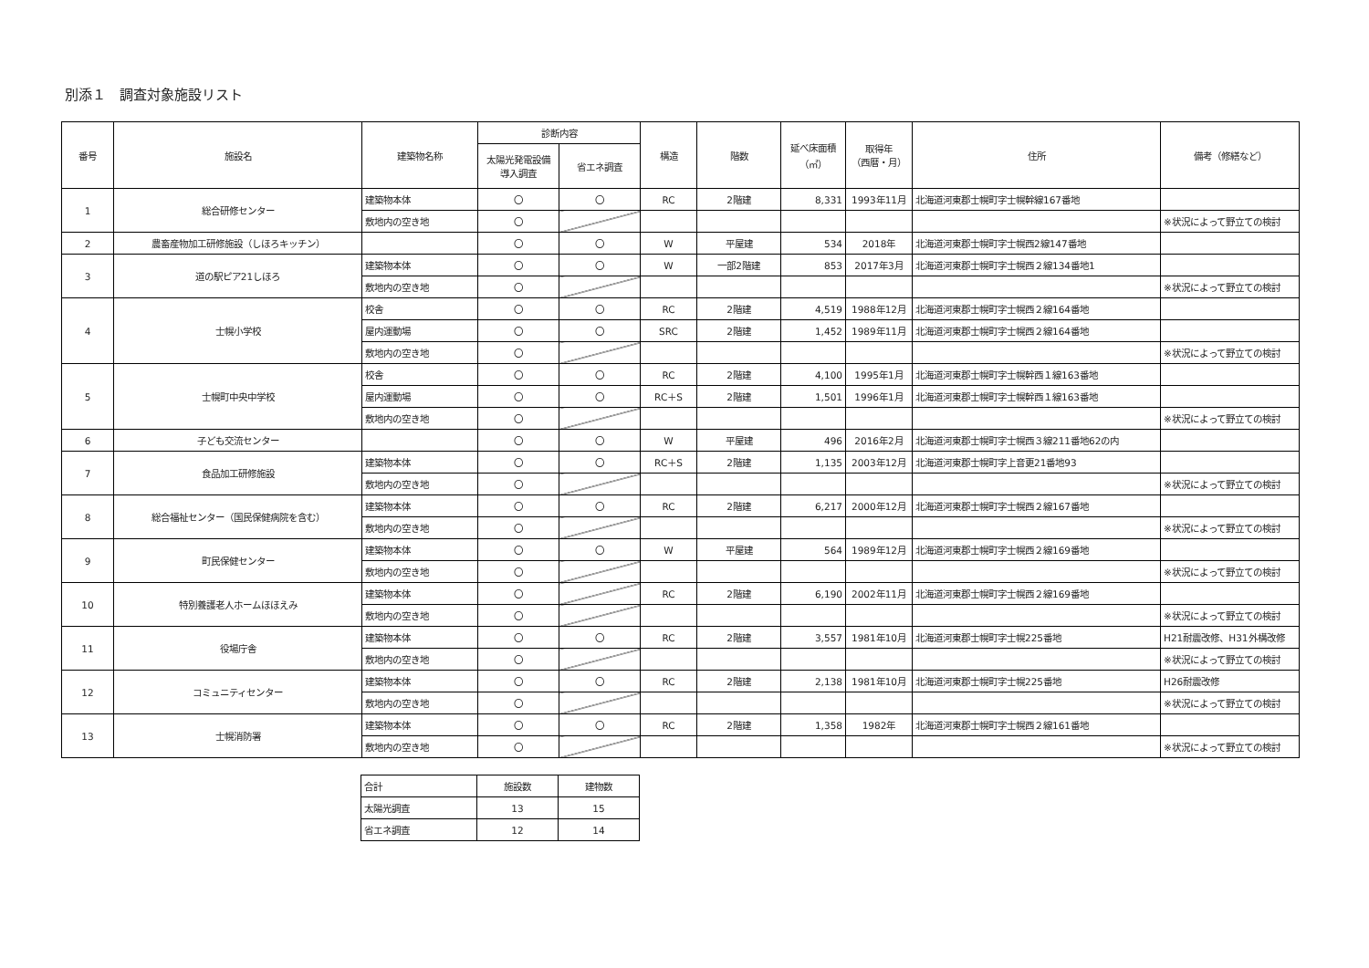別添１　調査対象施設リスト
| 番号 | 施設名 | 建築物名称 | 診断内容 | | 構造 | 階数 | 延べ床面積 （㎡） | 取得年 （西暦・月） | 住所 | 備考（修繕など） |
| --- | --- | --- | --- | --- | --- | --- | --- | --- | --- | --- |
| | | | 太陽光発電設備 導入調査 | 省エネ調査 | | | | | | |
| 1 | 総合研修センター | 建築物本体 | 〇 | 〇 | RC | 2階建 | 8,331 | 1993年11月 | 北海道河東郡士幌町字士幌幹線167番地 | |
| | | 敷地内の空き地 | 〇 | | | | | | | ※状況によって野立ての検討 |
| 2 | 農畜産物加工研修施設（しほろキッチン） | | 〇 | 〇 | W | 平屋建 | 534 | 2018年 | 北海道河東郡士幌町字士幌西2線147番地 | |
| 3 | 道の駅ピア21しほろ | 建築物本体 | 〇 | 〇 | W | 一部2階建 | 853 | 2017年3月 | 北海道河東郡士幌町字士幌西２線134番地1 | |
| | | 敷地内の空き地 | 〇 | | | | | | | ※状況によって野立ての検討 |
| 4 | 士幌小学校 | 校舎 | 〇 | 〇 | RC | 2階建 | 4,519 | 1988年12月 | 北海道河東郡士幌町字士幌西２線164番地 | |
| | | 屋内運動場 | 〇 | 〇 | SRC | 2階建 | 1,452 | 1989年11月 | 北海道河東郡士幌町字士幌西２線164番地 | |
| | | 敷地内の空き地 | 〇 | | | | | | | ※状況によって野立ての検討 |
| 5 | 士幌町中央中学校 | 校舎 | 〇 | 〇 | RC | 2階建 | 4,100 | 1995年1月 | 北海道河東郡士幌町字士幌幹西１線163番地 | |
| | | 屋内運動場 | 〇 | 〇 | RC＋S | 2階建 | 1,501 | 1996年1月 | 北海道河東郡士幌町字士幌幹西１線163番地 | |
| | | 敷地内の空き地 | 〇 | | | | | | | ※状況によって野立ての検討 |
| 6 | 子ども交流センター | | 〇 | 〇 | W | 平屋建 | 496 | 2016年2月 | 北海道河東郡士幌町字士幌西３線211番地62の内 | |
| 7 | 食品加工研修施設 | 建築物本体 | 〇 | 〇 | RC＋S | 2階建 | 1,135 | 2003年12月 | 北海道河東郡士幌町字上音更21番地93 | |
| | | 敷地内の空き地 | 〇 | | | | | | | ※状況によって野立ての検討 |
| 8 | 総合福祉センター（国民保健病院を含む） | 建築物本体 | 〇 | 〇 | RC | 2階建 | 6,217 | 2000年12月 | 北海道河東郡士幌町字士幌西２線167番地 | |
| | | 敷地内の空き地 | 〇 | | | | | | | ※状況によって野立ての検討 |
| 9 | 町民保健センター | 建築物本体 | 〇 | 〇 | W | 平屋建 | 564 | 1989年12月 | 北海道河東郡士幌町字士幌西２線169番地 | |
| | | 敷地内の空き地 | 〇 | | | | | | | ※状況によって野立ての検討 |
| 10 | 特別養護老人ホームほほえみ | 建築物本体 | 〇 | | RC | 2階建 | 6,190 | 2002年11月 | 北海道河東郡士幌町字士幌西２線169番地 | |
| | | 敷地内の空き地 | 〇 | | | | | | | ※状況によって野立ての検討 |
| 11 | 役場庁舎 | 建築物本体 | 〇 | 〇 | RC | 2階建 | 3,557 | 1981年10月 | 北海道河東郡士幌町字士幌225番地 | H21耐震改修、H31外構改修 |
| | | 敷地内の空き地 | 〇 | | | | | | | ※状況によって野立ての検討 |
| 12 | コミュニティセンター | 建築物本体 | 〇 | 〇 | RC | 2階建 | 2,138 | 1981年10月 | 北海道河東郡士幌町字士幌225番地 | H26耐震改修 |
| | | 敷地内の空き地 | 〇 | | | | | | | ※状況によって野立ての検討 |
| 13 | 士幌消防署 | 建築物本体 | 〇 | 〇 | RC | 2階建 | 1,358 | 1982年 | 北海道河東郡士幌町字士幌西２線161番地 | |
| | | 敷地内の空き地 | 〇 | | | | | | | ※状況によって野立ての検討 |
| 合計 | 施設数 | 建物数 |
| 太陽光調査 | 13 | 15 |
| 省エネ調査 | 12 | 14 |